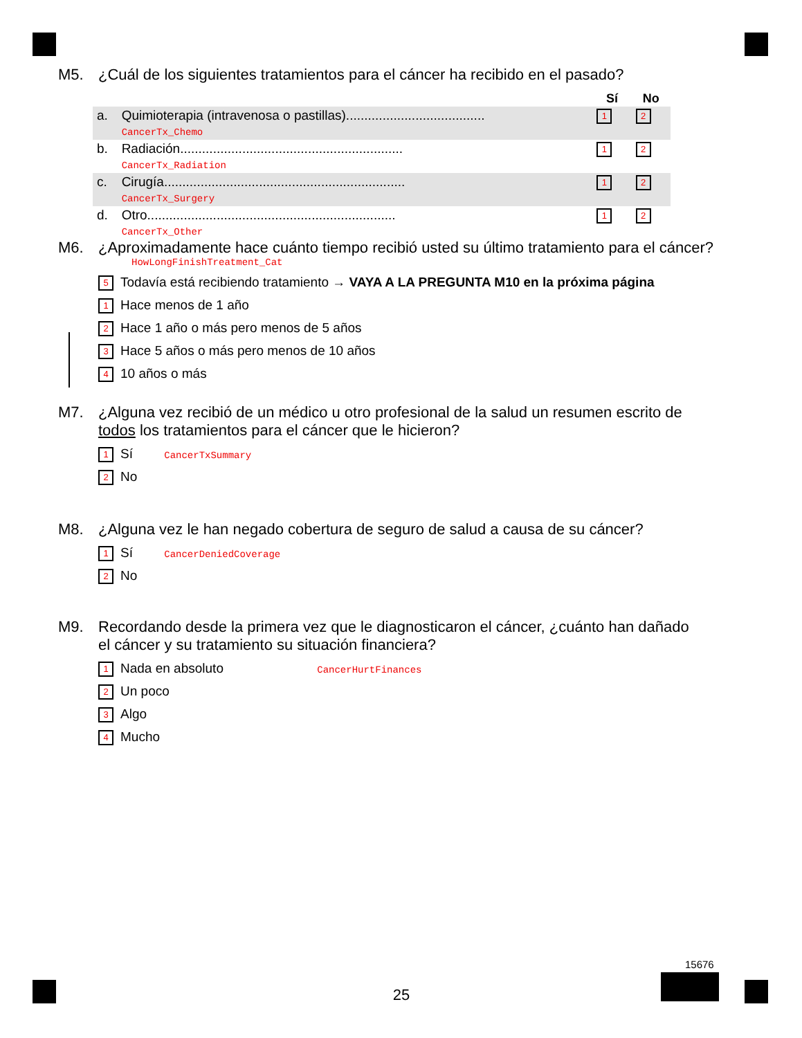M5. ¿Cuál de los siguientes tratamientos para el cáncer ha recibido en el pasado?
| | | Sí | No |
| a. | Quimioterapia (intravenosa o pastillas)...................................... CancerTx_Chemo | 1 | 2 |
| b. | Radiación............................................................. CancerTx_Radiation | 1 | 2 |
| c. | Cirugía.................................................................. CancerTx_Surgery | 1 | 2 |
| d. | Otro.................................................................... CancerTx_Other | 1 | 2 |
M6. ¿Aproximadamente hace cuánto tiempo recibió usted su último tratamiento para el cáncer?
HowLongFinishTreatment_Cat
5 Todavía está recibiendo tratamiento → VAYA A LA PREGUNTA M10 en la próxima página
1 Hace menos de 1 año
2 Hace 1 año o más pero menos de 5 años
3 Hace 5 años o más pero menos de 10 años
4 10 años o más
M7. ¿Alguna vez recibió de un médico u otro profesional de la salud un resumen escrito de
todos los tratamientos para el cáncer que le hicieron?
1 Sí CancerTxSummary
2 No
M8. ¿Alguna vez le han negado cobertura de seguro de salud a causa de su cáncer?
1 Sí CancerDeniedCoverage
2 No
M9. Recordando desde la primera vez que le diagnosticaron el cáncer, ¿cuánto han dañado
el cáncer y su tratamiento su situación financiera?
1 Nada en absoluto CancerHurtFinances
2 Un poco
3 Algo
4 Mucho
15676
25